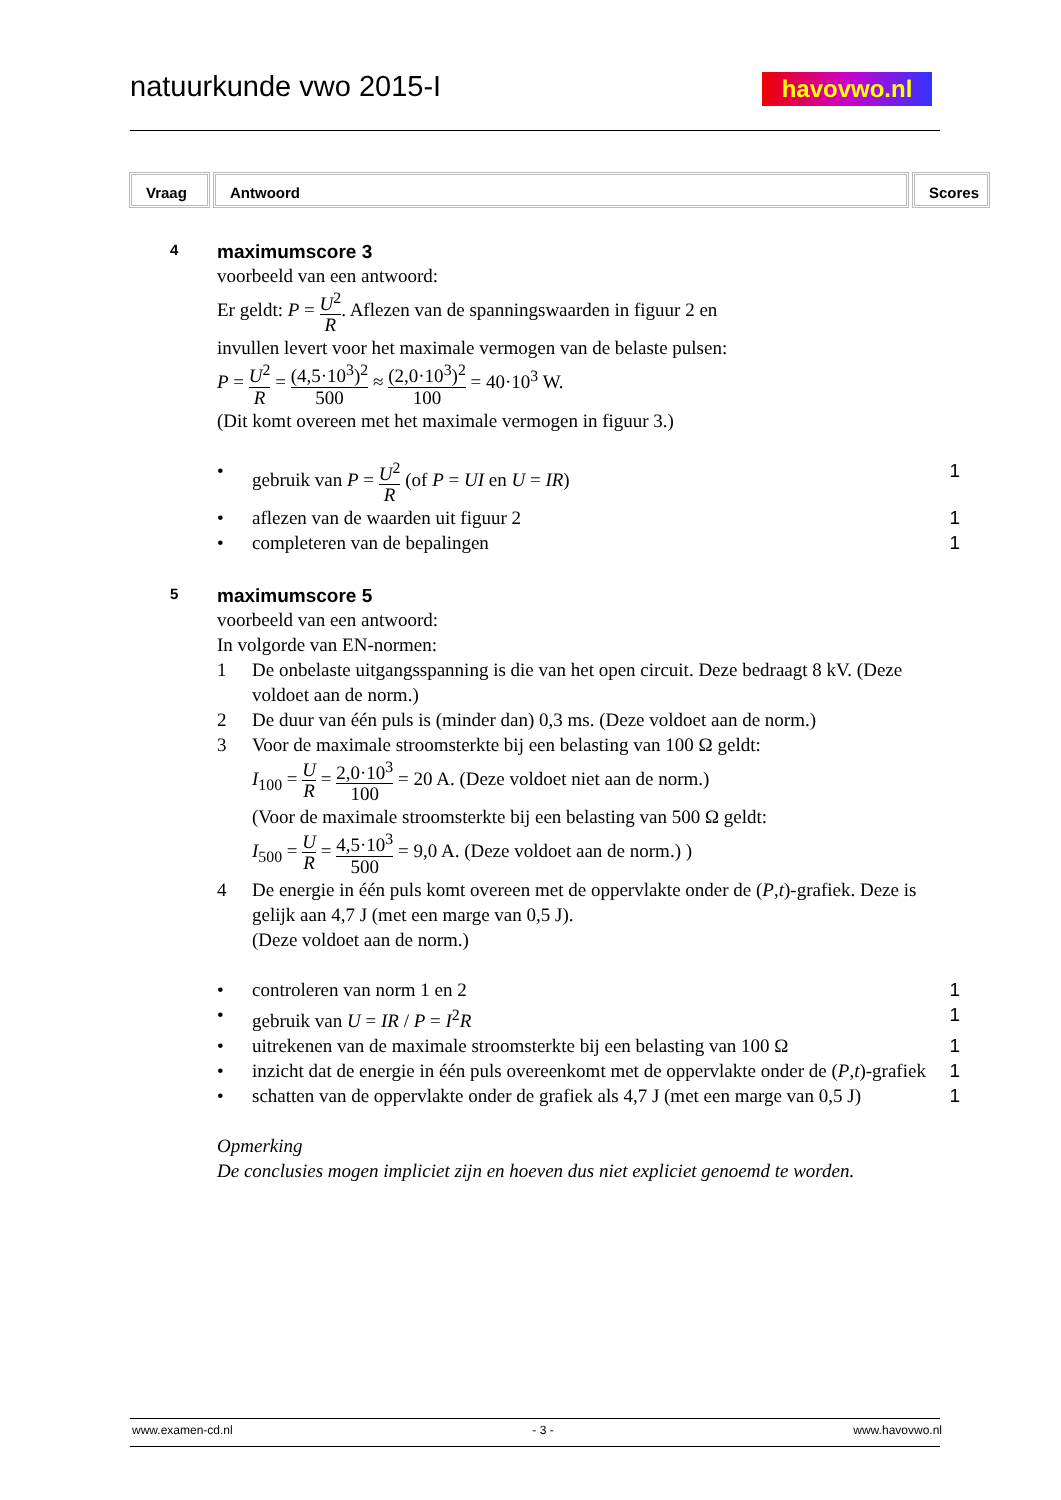natuurkunde vwo 2015-I havovwo.nl
Vraag Antwoord Scores
4 maximumscore 3
voorbeeld van een antwoord:
Er geldt: P = U<sup>2</sup> R. Aflezen van de spanningswaarden in figuur 2 en
invullen levert voor het maximale vermogen van de belaste pulsen:
P = U<sup>2</sup> R = (4,5·10<sup>3</sup>)<sup>2</sup> 500 ≈ (2,0·10<sup>3</sup>)<sup>2</sup> 100 = 40·10<sup>3</sup> W.
(Dit komt overeen met het maximale vermogen in figuur 3.)
• gebruik van P = U<sup>2</sup> R (of P = UI en U = IR) 1
• aflezen van de waarden uit figuur 2 1
• completeren van de bepalingen 1
5 maximumscore 5
voorbeeld van een antwoord:
In volgorde van EN-normen:
1 De onbelaste uitgangsspanning is die van het open circuit. Deze bedraagt 8 kV. (Deze voldoet aan de norm.)
2 De duur van één puls is (minder dan) 0,3 ms. (Deze voldoet aan de norm.)
3 Voor de maximale stroomsterkte bij een belasting van 100 Ω geldt:
I<sub>100</sub> = U R = 2,0·10<sup>3</sup> 100 = 20 A. (Deze voldoet niet aan de norm.)
(Voor de maximale stroomsterkte bij een belasting van 500 Ω geldt:
I<sub>500</sub> = U R = 4,5·10<sup>3</sup> 500 = 9,0 A. (Deze voldoet aan de norm.) )
4 De energie in één puls komt overeen met de oppervlakte onder de (P,t)-grafiek. Deze is gelijk aan 4,7 J (met een marge van 0,5 J).
(Deze voldoet aan de norm.)
• controleren van norm 1 en 2 1
• gebruik van U = IR / P = I<sup>2</sup>R 1
• uitrekenen van de maximale stroomsterkte bij een belasting van 100 Ω 1
• inzicht dat de energie in één puls overeenkomt met de oppervlakte onder de (P,t)-grafiek 1
• schatten van de oppervlakte onder de grafiek als 4,7 J (met een marge van 0,5 J) 1
Opmerking
De conclusies mogen impliciet zijn en hoeven dus niet expliciet genoemd te worden.
www.examen-cd.nl - 3 - www.havovwo.nl